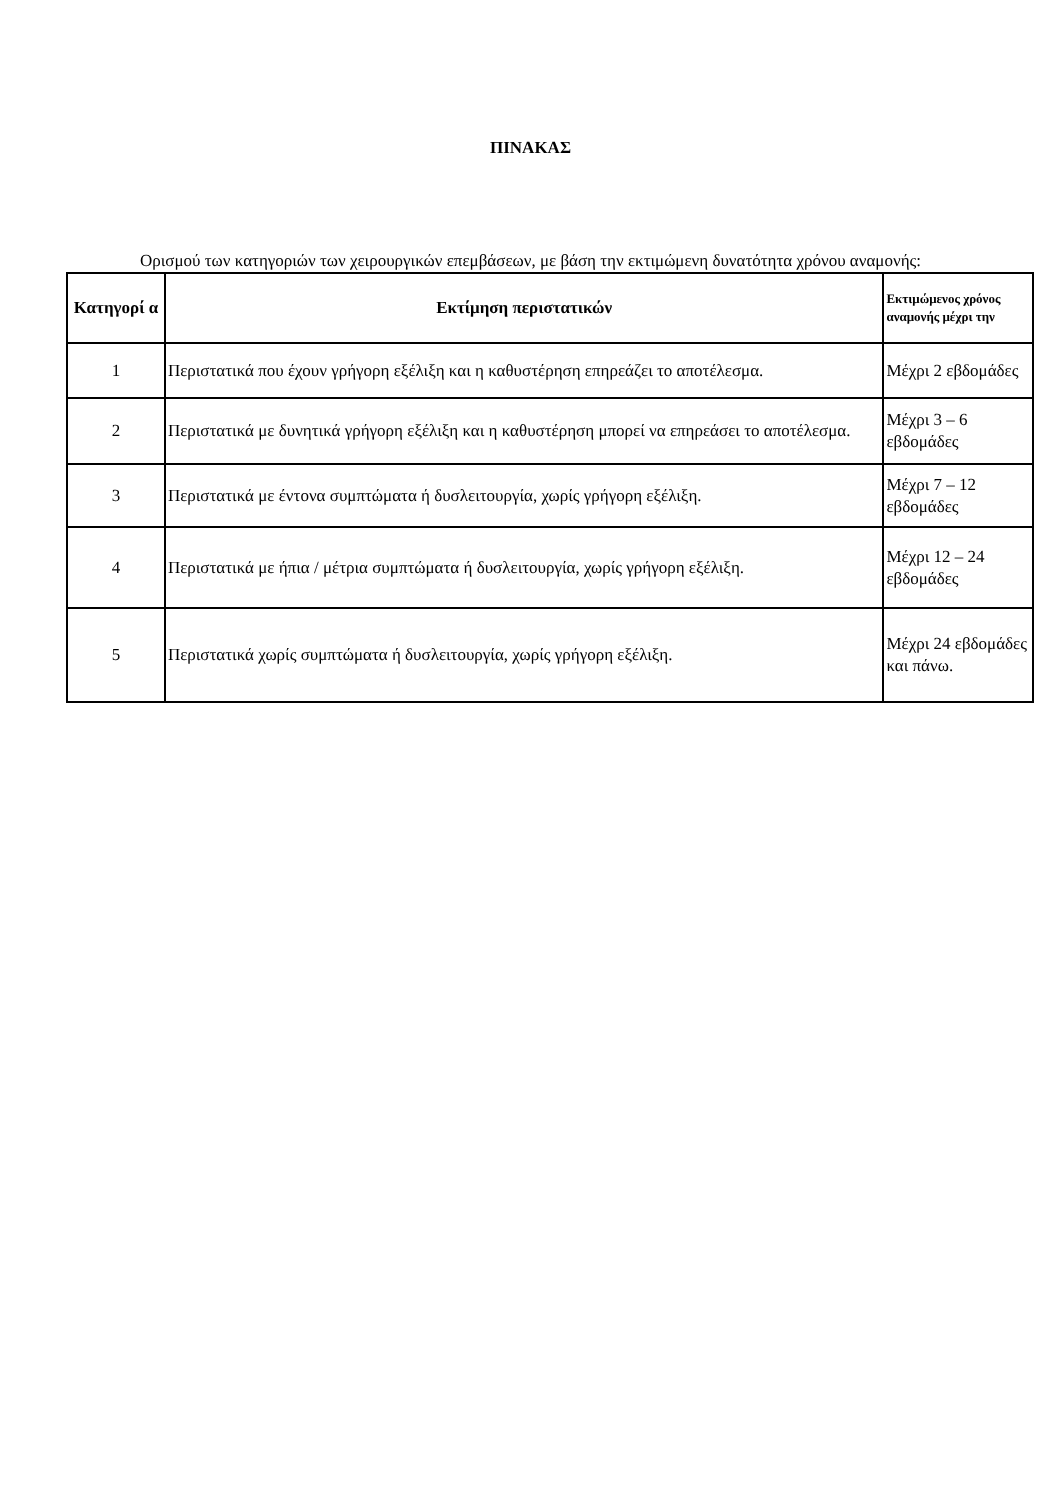ΠΙΝΑΚΑΣ
Ορισμού των κατηγοριών των χειρουργικών επεμβάσεων, με βάση την εκτιμώμενη δυνατότητα χρόνου αναμονής:
| Κατηγορί α | Εκτίμηση περιστατικών | Εκτιμώμενος χρόνος αναμονής μέχρι την |
| --- | --- | --- |
| 1 | Περιστατικά που έχουν γρήγορη εξέλιξη και η καθυστέρηση επηρεάζει το αποτέλεσμα. | Μέχρι 2 εβδομάδες |
| 2 | Περιστατικά με δυνητικά γρήγορη εξέλιξη και η καθυστέρηση μπορεί να επηρεάσει το αποτέλεσμα. | Μέχρι 3 – 6 εβδομάδες |
| 3 | Περιστατικά με έντονα συμπτώματα ή δυσλειτουργία, χωρίς γρήγορη εξέλιξη. | Μέχρι 7 – 12 εβδομάδες |
| 4 | Περιστατικά με ήπια / μέτρια συμπτώματα ή δυσλειτουργία, χωρίς γρήγορη εξέλιξη. | Μέχρι 12 – 24 εβδομάδες |
| 5 | Περιστατικά χωρίς συμπτώματα ή δυσλειτουργία, χωρίς γρήγορη εξέλιξη. | Μέχρι 24 εβδομάδες και πάνω. |